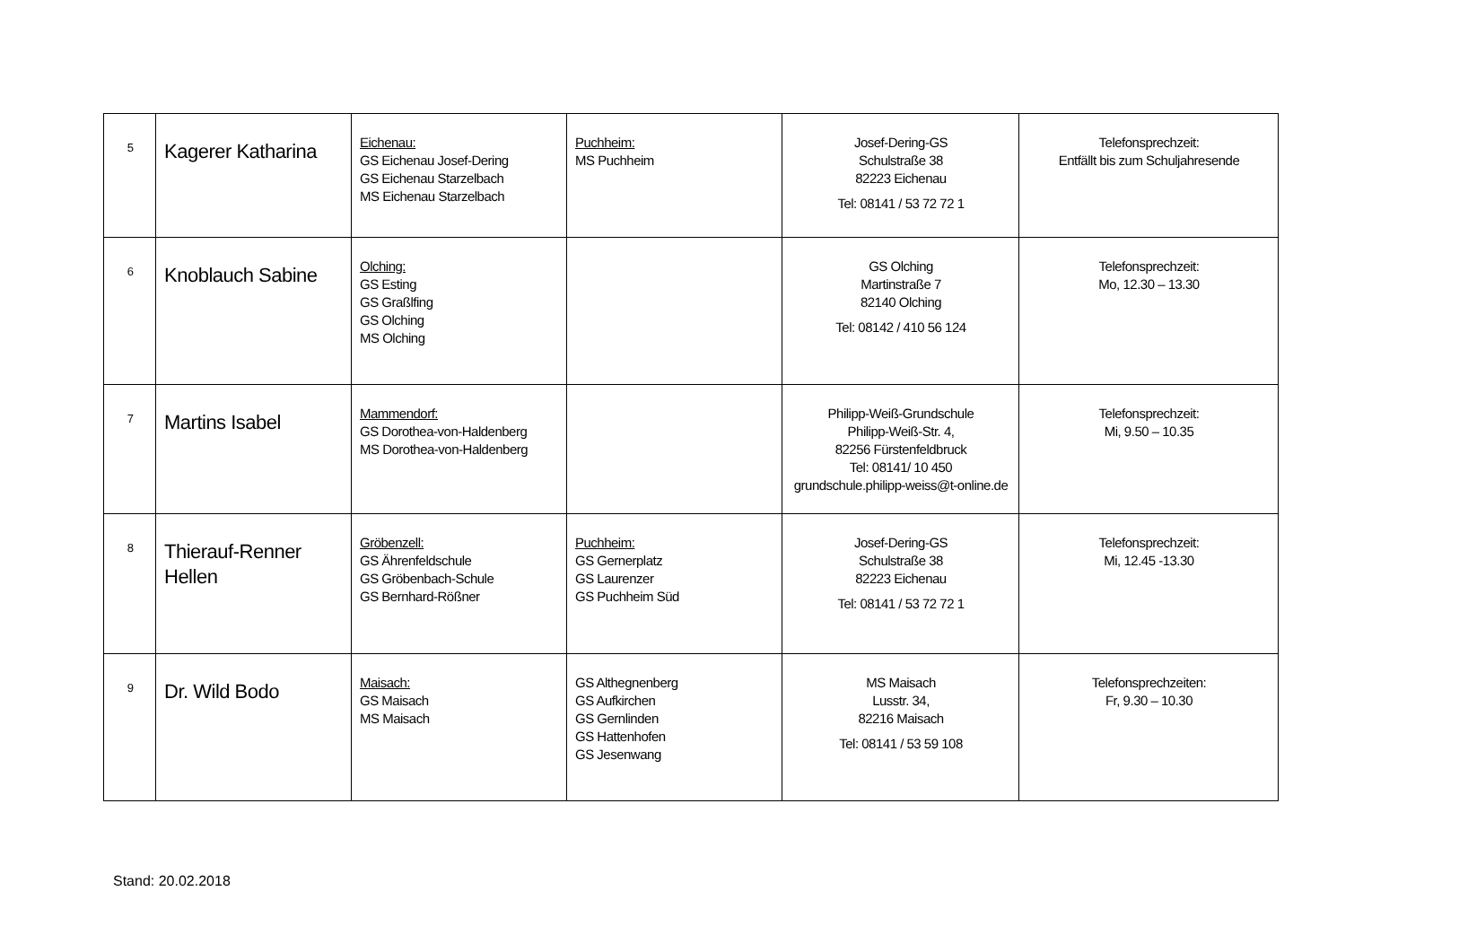| 5 | Kagerer Katharina | Eichenau: GS Eichenau Josef-Dering GS Eichenau Starzelbach MS Eichenau Starzelbach | Puchheim: MS Puchheim | Josef-Dering-GS Schulstraße 38 82223 Eichenau Tel: 08141 / 53 72 72 1 | Telefonsprechzeit: Entfällt bis zum Schuljahresende |
| 6 | Knoblauch Sabine | Olching: GS Esting GS Graßlfing GS Olching MS Olching | | GS Olching Martinstraße 7 82140 Olching Tel: 08142 / 410 56 124 | Telefonsprechzeit: Mo, 12.30 – 13.30 |
| 7 | Martins Isabel | Mammendorf: GS Dorothea-von-Haldenberg MS Dorothea-von-Haldenberg | | Philipp-Weiß-Grundschule Philipp-Weiß-Str. 4, 82256 Fürstenfeldbruck Tel: 08141/ 10 450 grundschule.philipp-weiss@t-online.de | Telefonsprechzeit: Mi, 9.50 – 10.35 |
| 8 | Thierauf-Renner Hellen | Gröbenzell: GS Ährenfeldschule GS Gröbenbach-Schule GS Bernhard-Rößner | Puchheim: GS Gernerplatz GS Laurenzer GS Puchheim Süd | Josef-Dering-GS Schulstraße 38 82223 Eichenau Tel: 08141 / 53 72 72 1 | Telefonsprechzeit: Mi, 12.45 -13.30 |
| 9 | Dr. Wild Bodo | Maisach: GS Maisach MS Maisach | GS Althegnenberg GS Aufkirchen GS Gernlinden GS Hattenhofen GS Jesenwang | MS Maisach Lusstr. 34, 82216 Maisach Tel: 08141 / 53 59 108 | Telefonsprechzeiten: Fr, 9.30 – 10.30 |
Stand: 20.02.2018